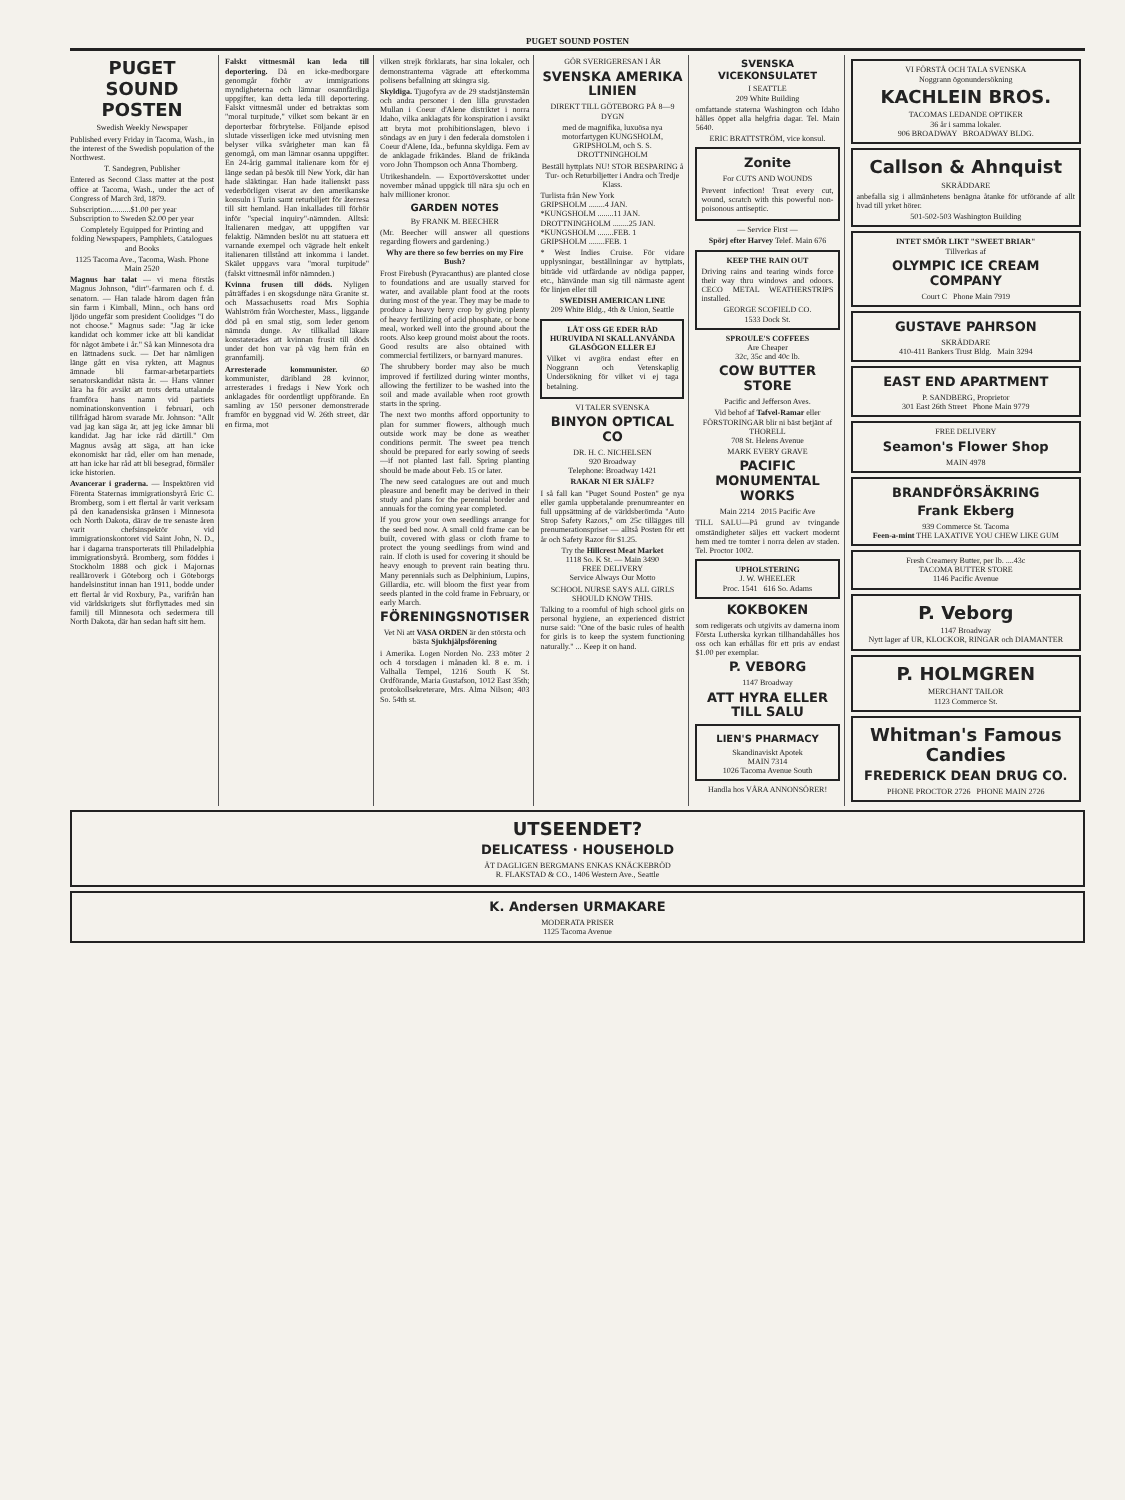PUGET SOUND POSTEN
PUGET SOUND POSTEN
Swedish Weekly Newspaper
Published every Friday in Tacoma, Wash., in the interest of the Swedish population of the Northwest.
T. Sandegren, Publisher
Entered as Second Class matter at the post office at Tacoma, Wash., under the act of Congress of March 3rd, 1879.
Subscription..........$1.00 per year
Subscription to Sweden $2.00 per year
Completely Equipped for Printing and folding Newspapers, Pamphlets, Catalogues and Books
1125 Tacoma Ave., Tacoma, Wash. Phone Main 2520
Magnus har talat — vi mena förstås Magnus Johnson, "dirt"-farmaren och f. d. senatorn. — Han talade härom dagen från sin farm i Kimball, Minn., och hans ord ljödo ungefär som president Coolidges "I do not choose." Magnus sade: "Jag är icke kandidat och kommer icke att bli kandidat för något ämbete i år." Så kan Minnesota dra en lättnadens suck. — Det har nämligen länge gått en visa rykten, att Magnus ämnade bli farmar-arbetarpartiets senatorskandidat nästa år. — Hans vänner lära ha för avsikt att trots detta uttalande framföra hans namn vid partiets nominationskonvention i februari, och tillfrågad härom svarade Mr. Johnson: "Allt vad jag kan säga är, att jeg icke ämnar bli kandidat. Jag har icke råd därtill." Om Magnus avsåg att säga, att han icke ekonomiskt har råd, eller om han menade, att han icke har råd att bli besegrad, förmäler icke historien.
Avancerar i graderna. — Inspektören vid Förenta Staternas immigrationsbyrå Eric C. Bromberg, som i ett flertal år varit verksam på den kanadensiska gränsen i Minnesota och North Dakota, därav de tre senaste åren varit chefsinspektör vid immigrationskontoret vid Saint John, N. D., har i dagarna transporterats till Philadelphia immigrationsbyrå. Bromberg, som föddes i Stockholm 1888 och gick i Majornas realläroverk i Göteborg och i Göteborgs handelsinstitut innan han 1911, bodde under ett flertal år vid Roxbury, Pa., varifrån han vid världskrigets slut förflyttades med sin familj till Minnesota och sedermera till North Dakota, där han sedan haft sitt hem.
Falskt vittnesmål kan leda till deportering. Då en icke-medborgare genomgår förhör av immigrations myndigheterna och lämnar osannfärdiga uppgifter, kan detta leda till deportering. Falskt vittnesmål under ed betraktas som "moral turpitude," vilket som bekant är en deporterbar förbrytelse. Följande episod slutade visserligen icke med utvisning men belyser vilka svårigheter man kan få genomgå, om man lämnar osanna uppgifter. En 24-årig gammal italienare kom för ej länge sedan på besök till New York, där han hade släktingar. Han hade italienskt pass vederbörligen viserat av den amerikanske konsuln i Turin samt returbiljett för återresa till sitt hemland. Han inkallades till förhör inför "special inquiry"-nämnden. Alltså: Italienaren medgav, att uppgiften var felaktig. Nämnden beslöt nu att statuera ett varnande exempel och vägrade helt enkelt italienaren tillstånd att inkomma i landet. Skälet uppgavs vara "moral turpitude" (falskt vittnesmål inför nämnden.)
Kvinna frusen till döds. Nyligen påträffades i en skogsdunge nära Granite st. och Massachusetts road Mrs Sophia Wahlström från Worchester, Mass., liggande död på en smal stig, som leder genom nämnda dunge. Av tillkallad läkare konstaterades att kvinnan frusit till döds under det hon var på väg hem från en grannfamilj.
Arresterade kommunister. 60 kommunister, däribland 28 kvinnor, arresterades i fredags i New York och anklagades för oordentligt uppförande. En samling av 150 personer demonstrerade framför en byggnad vid W. 26th street, där en firma, mot
vilken strejk förklarats, har sina lokaler, och demonstranterna vägrade att efterkomma polisens befallning att skingra sig.
Skyldiga. Tjugofyra av de 29 stadstjänstemän och andra personer i den lilla gruvstaden Mullan i Coeur d'Alene distriktet i norra Idaho, vilka anklagats för konspiration i avsikt att bryta mot prohibitionslagen, blevo i söndags av en jury i den federala domstolen i Coeur d'Alene, Ida., befunna skyldiga. Fem av de anklagade frikändes. Bland de frikända voro John Thompson och Anna Thornberg.
Utrikeshandeln. — Exportöverskottet under november månad uppgick till nära sju och en halv millioner kronor.
GARDEN NOTES
By FRANK M. BEECHER
(Mr. Beecher will answer all questions regarding flowers and gardening.)
Why are there so few berries on my Fire Bush?
Frost Firebush (Pyracanthus) are planted close to foundations and are usually starved for water, and available plant food at the roots during most of the year. They may be made to produce a heavy berry crop by giving plenty of heavy fertilizing of acid phosphate, or bone meal, worked well into the ground about the roots. Also keep ground moist about the roots. Good results are also obtained with commercial fertilizers, or barnyard manures.
The shrubbery border may also be much improved if fertilized during winter months, allowing the fertilizer to be washed into the soil and made available when root growth starts in the spring.
The next two months afford opportunity to plan for summer flowers, although much outside work may be done as weather conditions permit. The sweet pea trench should be prepared for early sowing of seeds—if not planted last fall. Spring planting should be made about Feb. 15 or later.
The new seed catalogues are out and much pleasure and benefit may be derived in their study and plans for the perennial border and annuals for the coming year completed.
If you grow your own seedlings arrange for the seed bed now. A small cold frame can be built, covered with glass or cloth frame to protect the young seedlings from wind and rain. If cloth is used for covering it should be heavy enough to prevent rain beating thru. Many perennials such as Delphinium, Lupins, Gillardia, etc. will bloom the first year from seeds planted in the cold frame in February, or early March.
FÖRENINGSNOTISER
Vet Ni att VASA ORDEN är den största och bästa Sjukhjälpsförening
i Amerika. Logen Norden No. 233 möter 2 och 4 torsdagen i månaden kl. 8 e. m. i Valhalla Tempel, 1216 South K St. Ordförande, Maria Gustafson, 1012 East 35th; protokollsekreterare, Mrs. Alma Nilson; 403 So. 54th st.
GÖR SVERIGERESAN I ÅR
SVENSKA AMERIKA LINIEN
DIREKT TILL GÖTEBORG PÅ 8—9 DYGN
med de magnifika, luxuösa nya motorfartygen KUNGSHOLM, GRIPSHOLM, och S. S. DROTTNINGHOLM
Beställ hyttplats NU! STOR BESPARING å Tur- och Returbiljetter i Andra och Tredje Klass.
Turlista från New York
GRIPSHOLM ........4 JAN.
*KUNGSHOLM ........11 JAN.
DROTTNINGHOLM ........25 JAN.
*KUNGSHOLM ........FEB. 1
GRIPSHOLM ........FEB. 1
* West Indies Cruise. För vidare upplysningar, beställningar av hyttplats, biträde vid utfärdande av nödiga papper, etc., hänvände man sig till närmaste agent för linjen eller till
SWEDISH AMERICAN LINE
209 White Bldg., 4th & Union, Seattle
LÅT OSS GE EDER RÅD HURUVIDA NI SKALL ANVÄNDA GLASÖGON ELLER EJ
Vilket vi avgöra endast efter en Noggrann och Vetenskaplig Undersökning för vilket vi ej taga betalning.
VI TALER SVENSKA
BINYON OPTICAL CO
DR. H. C. NICHELSEN
920 Broadway
Telephone: Broadway 1421
RAKAR NI ER SJÄLF?
I så fall kan "Puget Sound Posten" ge nya eller gamla uppbetalande prenumreanter en full uppsättning af de världsberömda "Auto Strop Safety Razors," om 25c tillägges till prenumerationspriset — alltså Posten för ett år och Safety Razor för $1.25.
Try the Hillcrest Meat Market
1118 So. K St. — Main 3490
FREE DELIVERY
Service Always Our Motto
SCHOOL NURSE SAYS ALL GIRLS SHOULD KNOW THIS.
Talking to a roomful of high school girls on personal hygiene, an experienced district nurse said: "One of the basic rules of health for girls is to keep the system functioning naturally." ... Keep it on hand.
SVENSKA VICEKONSULATET
I SEATTLE
209 White Building
omfattande staterna Washington och Idaho hålles öppet alla helgfria dagar. Tel. Main 5640.
ERIC BRATTSTRÖM, vice konsul.
Zonite
For CUTS AND WOUNDS
Prevent infection! Treat every cut, wound, scratch with this powerful non-poisonous antiseptic.
— Service First —
Spörj efter Harvey Telef. Main 676
KEEP THE RAIN OUT
Driving rains and tearing winds force their way thru windows and odoors. CECO METAL WEATHERSTRIPS installed.
GEORGE SCOFIELD CO.
1533 Dock St.
SPROULE'S COFFEES
Are Cheaper
32c, 35c and 40c lb.
COW BUTTER STORE
Pacific and Jefferson Aves.
Vid behof af Tafvel-Ramar eller FÖRSTORINGAR blir ni bäst betjänt af THORELL
708 St. Helens Avenue
MARK EVERY GRAVE
PACIFIC MONUMENTAL WORKS
Main 2214 2015 Pacific Ave
TILL SALU—På grund av tvingande omständigheter säljes ett vackert modernt hem med tre tomter i norra delen av staden. Tel. Proctor 1002.
UPHOLSTERING
J. W. WHEELER
Proc. 1541 616 So. Adams
KOKBOKEN
som redigerats och utgivits av damerna inom Första Lutherska kyrkan tillhandahålles hos oss och kan erhållas för ett pris av endast $1.00 per exemplar.
P. VEBORG
1147 Broadway
ATT HYRA ELLER TILL SALU
LIEN'S PHARMACY
Skandinaviskt Apotek
MAIN 7314
1026 Tacoma Avenue South
Handla hos VÅRA ANNONSÖRER!
VI FÖRSTÅ OCH TALA SVENSKA
Noggrann ögonundersökning
KACHLEIN BROS.
TACOMAS LEDANDE OPTIKER
36 år i samma lokaler.
906 BROADWAY BROADWAY BLDG.
Callson & Ahnquist
SKRÄDDARE
anbefalla sig i allmänhetens benägna åtanke för utförande af allt hvad till yrket hörer.
501-502-503 Washington Building
INTET SMÖR LIKT "SWEET BRIAR"
Tillverkas af
OLYMPIC ICE CREAM COMPANY
Court C Phone Main 7919
GUSTAVE PAHRSON
SKRÄDDARE
410-411 Bankers Trust Bldg. Main 3294
EAST END APARTMENT
P. SANDBERG, Proprietor
301 East 26th Street Phone Main 9779
FREE DELIVERY
Seamon's Flower Shop
MAIN 4978
BRANDFÖRSÄKRING
Frank Ekberg
939 Commerce St. Tacoma
Feen-a-mint THE LAXATIVE YOU CHEW LIKE GUM
Fresh Creamery Butter, per lb. ....43c
TACOMA BUTTER STORE
1146 Pacific Avenue
P. Veborg
1147 Broadway
Nytt lager af UR, KLOCKOR, RINGAR och DIAMANTER
P. HOLMGREN
MERCHANT TAILOR
1123 Commerce St.
Whitman's Famous Candies
FREDERICK DEAN DRUG CO.
PHONE PROCTOR 2726 PHONE MAIN 2726
UTSEENDET?
DELICATESS · HOUSEHOLD
ÄT DAGLIGEN BERGMANS ENKAS KNÄCKEBRÖD
R. FLAKSTAD & CO., 1406 Western Ave., Seattle
K. Andersen URMAKARE
MODERATA PRISER
1125 Tacoma Avenue